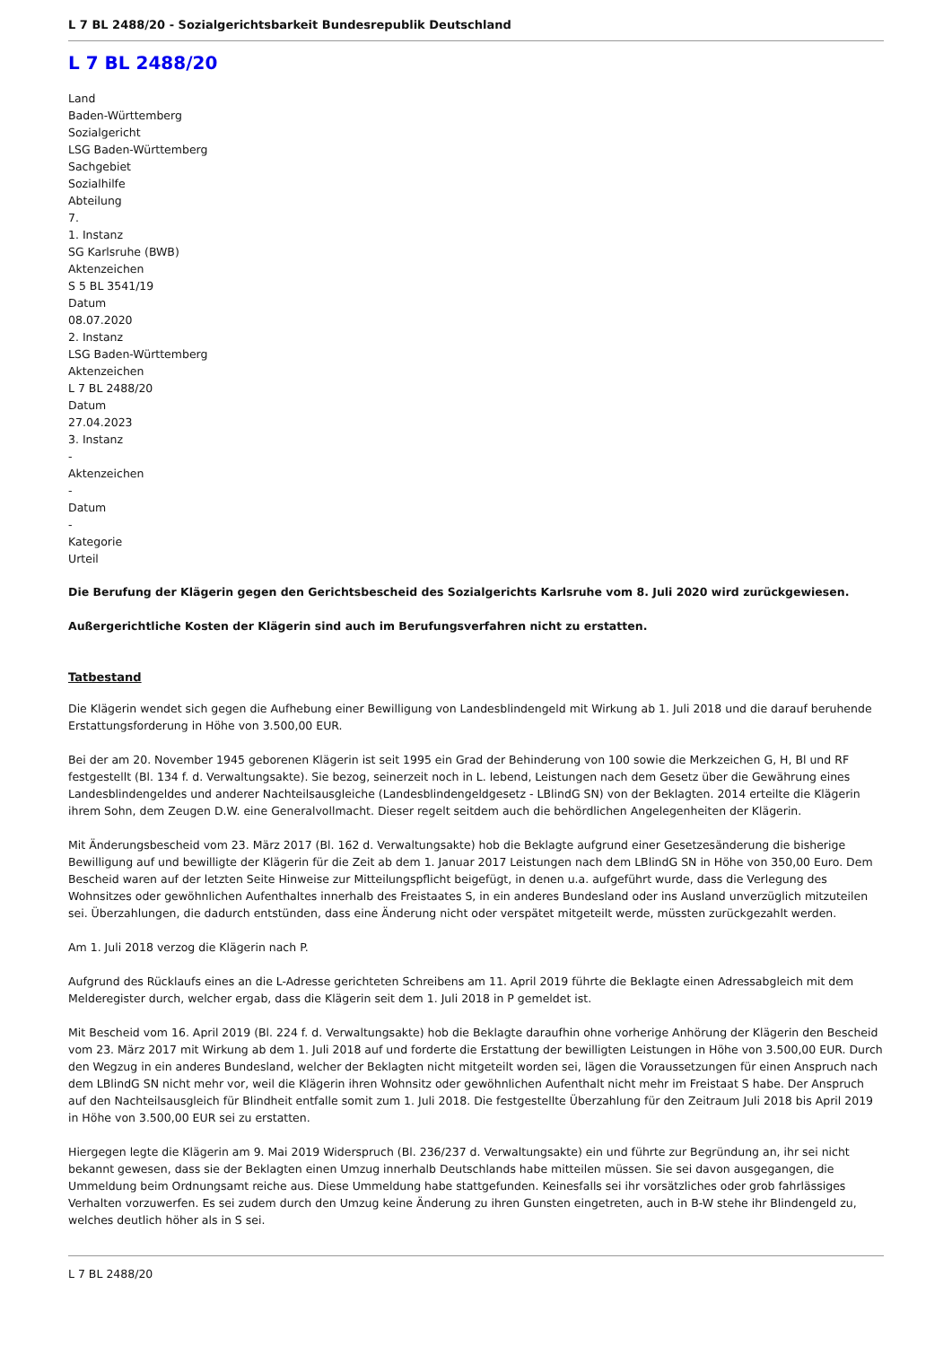L 7 BL 2488/20 - Sozialgerichtsbarkeit Bundesrepublik Deutschland
L 7 BL 2488/20
Land
Baden-Württemberg
Sozialgericht
LSG Baden-Württemberg
Sachgebiet
Sozialhilfe
Abteilung
7.
1. Instanz
SG Karlsruhe (BWB)
Aktenzeichen
S 5 BL 3541/19
Datum
08.07.2020
2. Instanz
LSG Baden-Württemberg
Aktenzeichen
L 7 BL 2488/20
Datum
27.04.2023
3. Instanz
-
Aktenzeichen
-
Datum
-
Kategorie
Urteil
Die Berufung der Klägerin gegen den Gerichtsbescheid des Sozialgerichts Karlsruhe vom 8. Juli 2020 wird zurückgewiesen.
Außergerichtliche Kosten der Klägerin sind auch im Berufungsverfahren nicht zu erstatten.
Tatbestand
Die Klägerin wendet sich gegen die Aufhebung einer Bewilligung von Landesblindengeld mit Wirkung ab 1. Juli 2018 und die darauf beruhende Erstattungsforderung in Höhe von 3.500,00 EUR.
Bei der am 20. November 1945 geborenen Klägerin ist seit 1995 ein Grad der Behinderung von 100 sowie die Merkzeichen G, H, Bl und RF festgestellt (Bl. 134 f. d. Verwaltungsakte). Sie bezog, seinerzeit noch in L. lebend, Leistungen nach dem Gesetz über die Gewährung eines Landesblindengeldes und anderer Nachteilsausgleiche (Landesblindengeldgesetz - LBlindG SN) von der Beklagten. 2014 erteilte die Klägerin ihrem Sohn, dem Zeugen D.W. eine Generalvollmacht. Dieser regelt seitdem auch die behördlichen Angelegenheiten der Klägerin.
Mit Änderungsbescheid vom 23. März 2017 (Bl. 162 d. Verwaltungsakte) hob die Beklagte aufgrund einer Gesetzesänderung die bisherige Bewilligung auf und bewilligte der Klägerin für die Zeit ab dem 1. Januar 2017 Leistungen nach dem LBlindG SN in Höhe von 350,00 Euro. Dem Bescheid waren auf der letzten Seite Hinweise zur Mitteilungspflicht beigefügt, in denen u.a. aufgeführt wurde, dass die Verlegung des Wohnsitzes oder gewöhnlichen Aufenthaltes innerhalb des Freistaates S, in ein anderes Bundesland oder ins Ausland unverzüglich mitzuteilen sei. Überzahlungen, die dadurch entstünden, dass eine Änderung nicht oder verspätet mitgeteilt werde, müssten zurückgezahlt werden.
Am 1. Juli 2018 verzog die Klägerin nach P.
Aufgrund des Rücklaufs eines an die L-Adresse gerichteten Schreibens am 11. April 2019 führte die Beklagte einen Adressabgleich mit dem Melderegister durch, welcher ergab, dass die Klägerin seit dem 1. Juli 2018 in P gemeldet ist.
Mit Bescheid vom 16. April 2019 (Bl. 224 f. d. Verwaltungsakte) hob die Beklagte daraufhin ohne vorherige Anhörung der Klägerin den Bescheid vom 23. März 2017 mit Wirkung ab dem 1. Juli 2018 auf und forderte die Erstattung der bewilligten Leistungen in Höhe von 3.500,00 EUR. Durch den Wegzug in ein anderes Bundesland, welcher der Beklagten nicht mitgeteilt worden sei, lägen die Voraussetzungen für einen Anspruch nach dem LBlindG SN nicht mehr vor, weil die Klägerin ihren Wohnsitz oder gewöhnlichen Aufenthalt nicht mehr im Freistaat S habe. Der Anspruch auf den Nachteilsausgleich für Blindheit entfalle somit zum 1. Juli 2018. Die festgestellte Überzahlung für den Zeitraum Juli 2018 bis April 2019 in Höhe von 3.500,00 EUR sei zu erstatten.
Hiergegen legte die Klägerin am 9. Mai 2019 Widerspruch (Bl. 236/237 d. Verwaltungsakte) ein und führte zur Begründung an, ihr sei nicht bekannt gewesen, dass sie der Beklagten einen Umzug innerhalb Deutschlands habe mitteilen müssen. Sie sei davon ausgegangen, die Ummeldung beim Ordnungsamt reiche aus. Diese Ummeldung habe stattgefunden. Keinesfalls sei ihr vorsätzliches oder grob fahrlässiges Verhalten vorzuwerfen. Es sei zudem durch den Umzug keine Änderung zu ihren Gunsten eingetreten, auch in B-W stehe ihr Blindengeld zu, welches deutlich höher als in S sei.
L 7 BL 2488/20